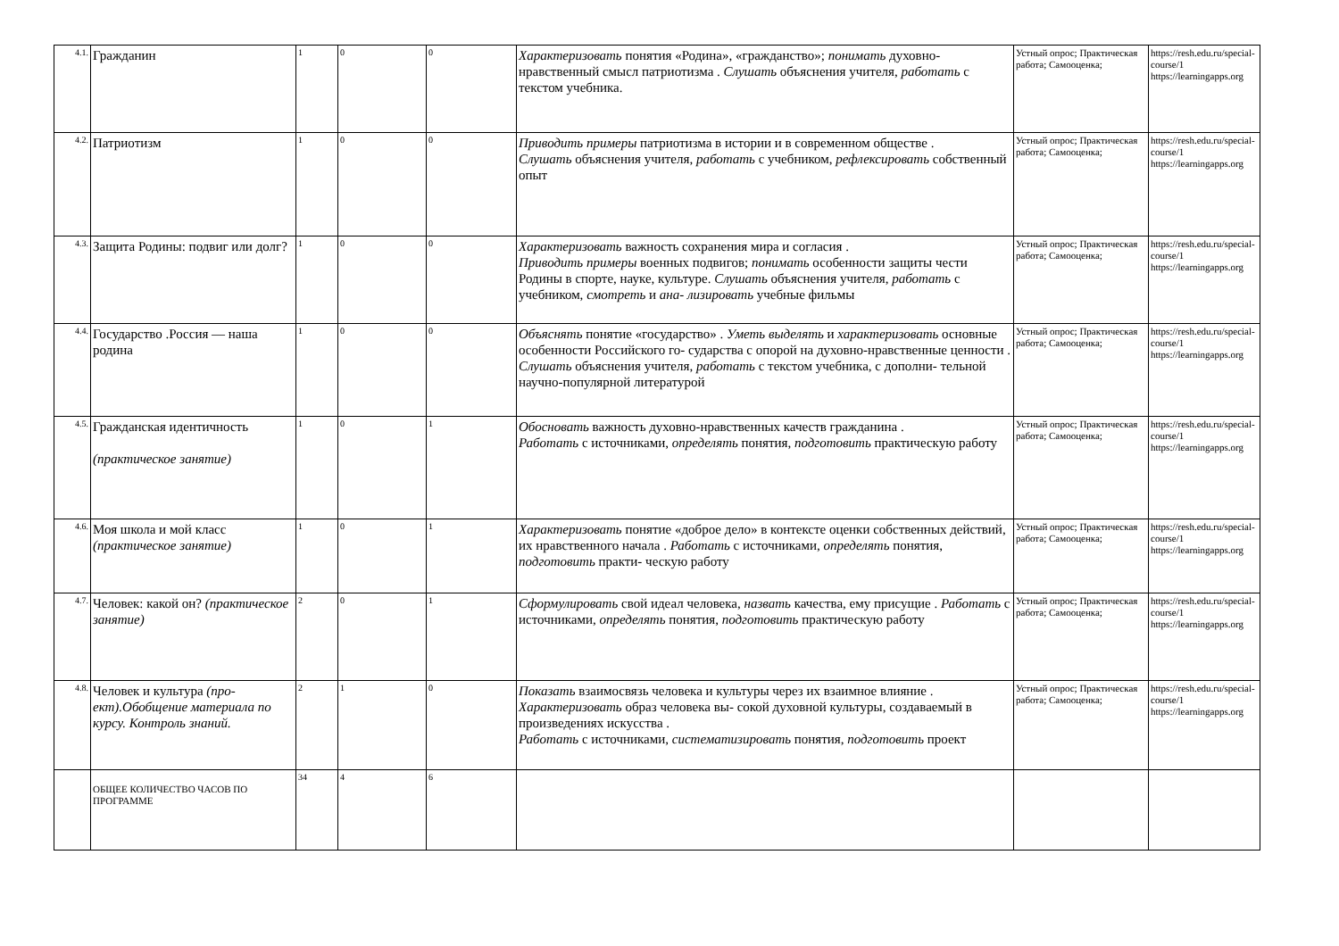| 4.1. | Гражданин | 1 | 0 | 0 | Характеризовать понятия «Родина», «гражданство»; понимать духовно-нравственный смысл патриотизма . Слушать объяснения учителя, работать с текстом учебника. | Устный опрос; Практическая работа; Самооценка; | https://resh.edu.ru/special- course/1 https://learningapps.org |
| 4.2. | Патриотизм | 1 | 0 | 0 | Приводить примеры патриотизма в истории и в современном обществе . Слушать объяснения учителя, работать с учебником, рефлексировать собственный опыт | Устный опрос; Практическая работа; Самооценка; | https://resh.edu.ru/special- course/1 https://learningapps.org |
| 4.3. | Защита Родины: подвиг или долг? | 1 | 0 | 0 | Характеризовать важность сохранения мира и согласия . Приводить примеры военных подвигов; понимать особенности защиты чести Родины в спорте, науке, культуре. Слушать объяснения учителя, работать с учебником, смотреть и ана- лизировать учебные фильмы | Устный опрос; Практическая работа; Самооценка; | https://resh.edu.ru/special- course/1 https://learningapps.org |
| 4.4. | Государство .Россия — наша родина | 1 | 0 | 0 | Объяснять понятие «государство» . Уметь выделять и характеризовать основные особенности Российского го- сударства с опорой на духовно-нравственные ценности . Слушать объяснения учителя, работать с текстом учебника, с дополни- тельной научно-популярной литературой | Устный опрос; Практическая работа; Самооценка; | https://resh.edu.ru/special- course/1 https://learningapps.org |
| 4.5. | Гражданская идентичность (практическое занятие) | 1 | 0 | 1 | Обосновать важность духовно-нравственных качеств гражданина . Работать с источниками, определять понятия, подготовить практическую работу | Устный опрос; Практическая работа; Самооценка; | https://resh.edu.ru/special- course/1 https://learningapps.org |
| 4.6. | Моя школа и мой класс (практическое занятие) | 1 | 0 | 1 | Характеризовать понятие «доброе дело» в контексте оценки собственных действий, их нравственного начала . Работать с источниками, определять понятия, подготовить практи- ческую работу | Устный опрос; Практическая работа; Самооценка; | https://resh.edu.ru/special- course/1 https://learningapps.org |
| 4.7. | Человек: какой он? (практическое занятие) | 2 | 0 | 1 | Сформулировать свой идеал человека, назвать качества, ему присущие . Работать с источниками, определять понятия, подготовить практическую работу | Устный опрос; Практическая работа; Самооценка; | https://resh.edu.ru/special- course/1 https://learningapps.org |
| 4.8. | Человек и культура (про- ект).Обобщение материала по курсу. Контроль знаний. | 2 | 1 | 0 | Показать взаимосвязь человека и культуры через их взаимное влияние . Характеризовать образ человека вы- сокой духовной культуры, создаваемый в произведениях искусства . Работать с источниками, систематизировать понятия, подготовить проект | Устный опрос; Практическая работа; Самооценка; | https://resh.edu.ru/special- course/1 https://learningapps.org |
| | ОБЩЕЕ КОЛИЧЕСТВО ЧАСОВ ПО ПРОГРАММЕ | 34 | 4 | 6 | | | |